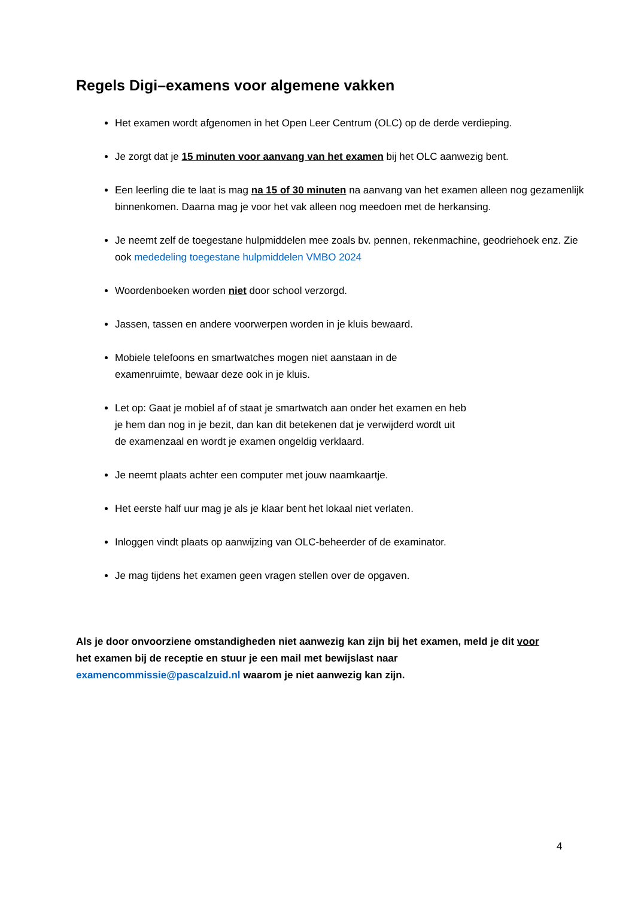Regels Digi–examens voor algemene vakken
Het examen wordt afgenomen in het Open Leer Centrum (OLC) op de derde verdieping.
Je zorgt dat je 15 minuten voor aanvang van het examen bij het OLC aanwezig bent.
Een leerling die te laat is mag na 15 of 30 minuten na aanvang van het examen alleen nog gezamenlijk binnenkomen. Daarna mag je voor het vak alleen nog meedoen met de herkansing.
Je neemt zelf de toegestane hulpmiddelen mee zoals bv. pennen, rekenmachine, geodriehoek enz. Zie ook mededeling toegestane hulpmiddelen VMBO 2024
Woordenboeken worden niet door school verzorgd.
Jassen, tassen en andere voorwerpen worden in je kluis bewaard.
Mobiele telefoons en smartwatches mogen niet aanstaan in de
examenruimte, bewaar deze ook in je kluis.
Let op: Gaat je mobiel af of staat je smartwatch aan onder het examen en heb
je hem dan nog in je bezit, dan kan dit betekenen dat je verwijderd wordt uit
de examenzaal en wordt je examen ongeldig verklaard.
Je neemt plaats achter een computer met jouw naamkaartje.
Het eerste half uur mag je als je klaar bent het lokaal niet verlaten.
Inloggen vindt plaats op aanwijzing van OLC-beheerder of de examinator.
Je mag tijdens het examen geen vragen stellen over de opgaven.
Als je door onvoorziene omstandigheden niet aanwezig kan zijn bij het examen, meld je dit voor het examen bij de receptie en stuur je een mail met bewijslast naar examencommissie@pascalzuid.nl waarom je niet aanwezig kan zijn.
4